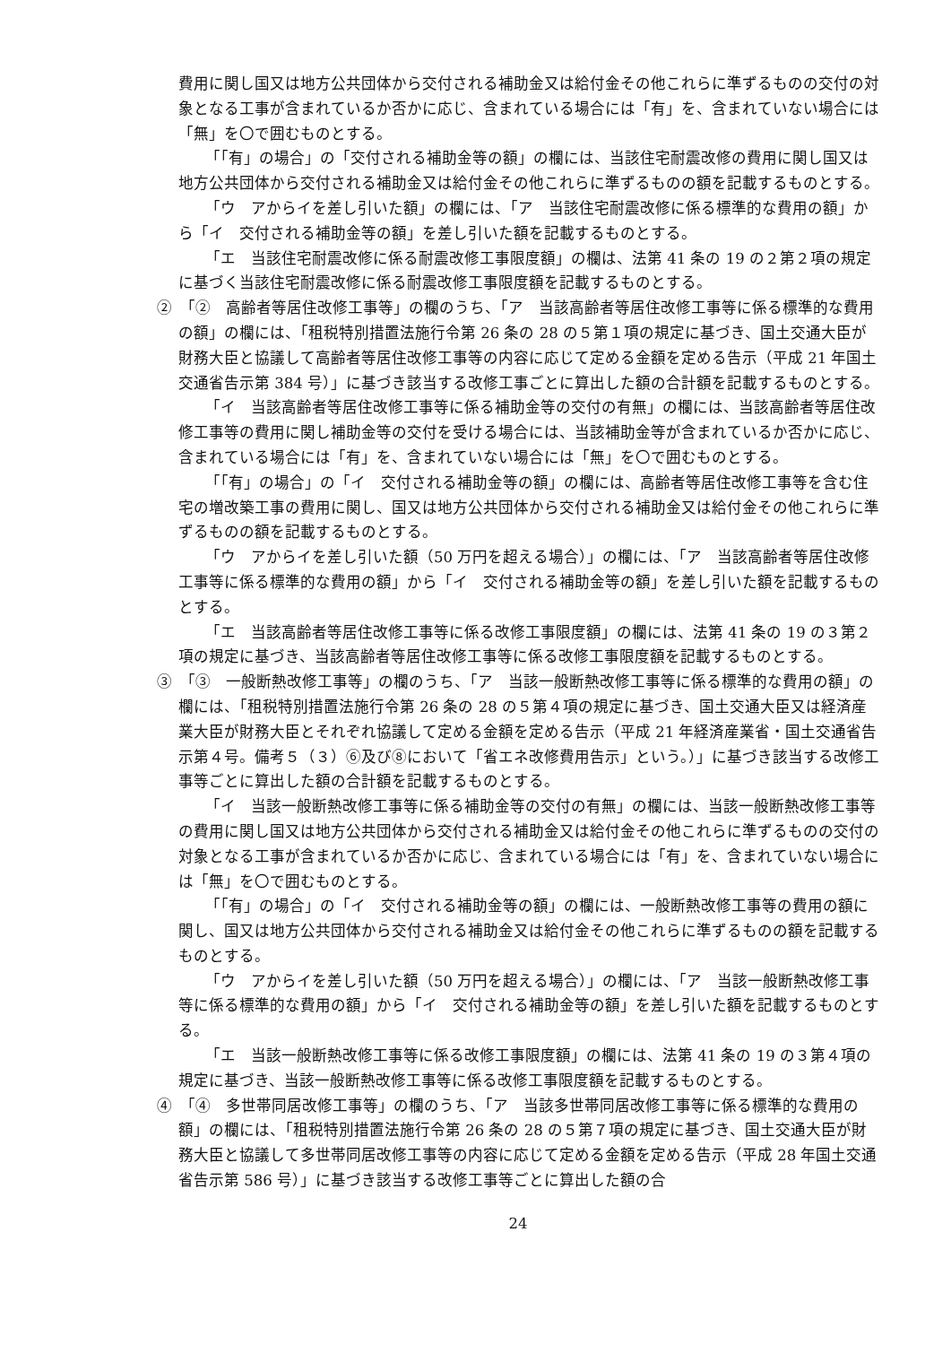費用に関し国又は地方公共団体から交付される補助金又は給付金その他これらに準ずるものの交付の対象となる工事が含まれているか否かに応じ、含まれている場合には「有」を、含まれていない場合には「無」を〇で囲むものとする。
「「有」の場合」の「交付される補助金等の額」の欄には、当該住宅耐震改修の費用に関し国又は地方公共団体から交付される補助金又は給付金その他これらに準ずるものの額を記載するものとする。
「ウ　アからイを差し引いた額」の欄には、「ア　当該住宅耐震改修に係る標準的な費用の額」から「イ　交付される補助金等の額」を差し引いた額を記載するものとする。
「エ　当該住宅耐震改修に係る耐震改修工事限度額」の欄は、法第 41 条の 19 の２第２項の規定に基づく当該住宅耐震改修に係る耐震改修工事限度額を記載するものとする。
②　「②　高齢者等居住改修工事等」の欄のうち、「ア　当該高齢者等居住改修工事等に係る標準的な費用の額」の欄には、「租税特別措置法施行令第 26 条の 28 の５第１項の規定に基づき、国土交通大臣が財務大臣と協議して高齢者等居住改修工事等の内容に応じて定める金額を定める告示（平成 21 年国土交通省告示第 384 号）」に基づき該当する改修工事ごとに算出した額の合計額を記載するものとする。
「イ　当該高齢者等居住改修工事等に係る補助金等の交付の有無」の欄には、当該高齢者等居住改修工事等の費用に関し補助金等の交付を受ける場合には、当該補助金等が含まれているか否かに応じ、含まれている場合には「有」を、含まれていない場合には「無」を〇で囲むものとする。
「「有」の場合」の「イ　交付される補助金等の額」の欄には、高齢者等居住改修工事等を含む住宅の増改築工事の費用に関し、国又は地方公共団体から交付される補助金又は給付金その他これらに準ずるものの額を記載するものとする。
「ウ　アからイを差し引いた額（50 万円を超える場合）」の欄には、「ア　当該高齢者等居住改修工事等に係る標準的な費用の額」から「イ　交付される補助金等の額」を差し引いた額を記載するものとする。
「エ　当該高齢者等居住改修工事等に係る改修工事限度額」の欄には、法第 41 条の 19 の３第２項の規定に基づき、当該高齢者等居住改修工事等に係る改修工事限度額を記載するものとする。
③　「③　一般断熱改修工事等」の欄のうち、「ア　当該一般断熱改修工事等に係る標準的な費用の額」の欄には、「租税特別措置法施行令第 26 条の 28 の５第４項の規定に基づき、国土交通大臣又は経済産業大臣が財務大臣とそれぞれ協議して定める金額を定める告示（平成 21 年経済産業省・国土交通省告示第４号。備考５（３）⑥及び⑧において「省エネ改修費用告示」という。）」に基づき該当する改修工事等ごとに算出した額の合計額を記載するものとする。
「イ　当該一般断熱改修工事等に係る補助金等の交付の有無」の欄には、当該一般断熱改修工事等の費用に関し国又は地方公共団体から交付される補助金又は給付金その他これらに準ずるものの交付の対象となる工事が含まれているか否かに応じ、含まれている場合には「有」を、含まれていない場合には「無」を〇で囲むものとする。
「「有」の場合」の「イ　交付される補助金等の額」の欄には、一般断熱改修工事等の費用の額に関し、国又は地方公共団体から交付される補助金又は給付金その他これらに準ずるものの額を記載するものとする。
「ウ　アからイを差し引いた額（50 万円を超える場合）」の欄には、「ア　当該一般断熱改修工事等に係る標準的な費用の額」から「イ　交付される補助金等の額」を差し引いた額を記載するものとする。
「エ　当該一般断熱改修工事等に係る改修工事限度額」の欄には、法第 41 条の 19 の３第４項の規定に基づき、当該一般断熱改修工事等に係る改修工事限度額を記載するものとする。
④　「④　多世帯同居改修工事等」の欄のうち、「ア　当該多世帯同居改修工事等に係る標準的な費用の額」の欄には、「租税特別措置法施行令第 26 条の 28 の５第７項の規定に基づき、国土交通大臣が財務大臣と協議して多世帯同居改修工事等の内容に応じて定める金額を定める告示（平成 28 年国土交通省告示第 586 号）」に基づき該当する改修工事等ごとに算出した額の合
24